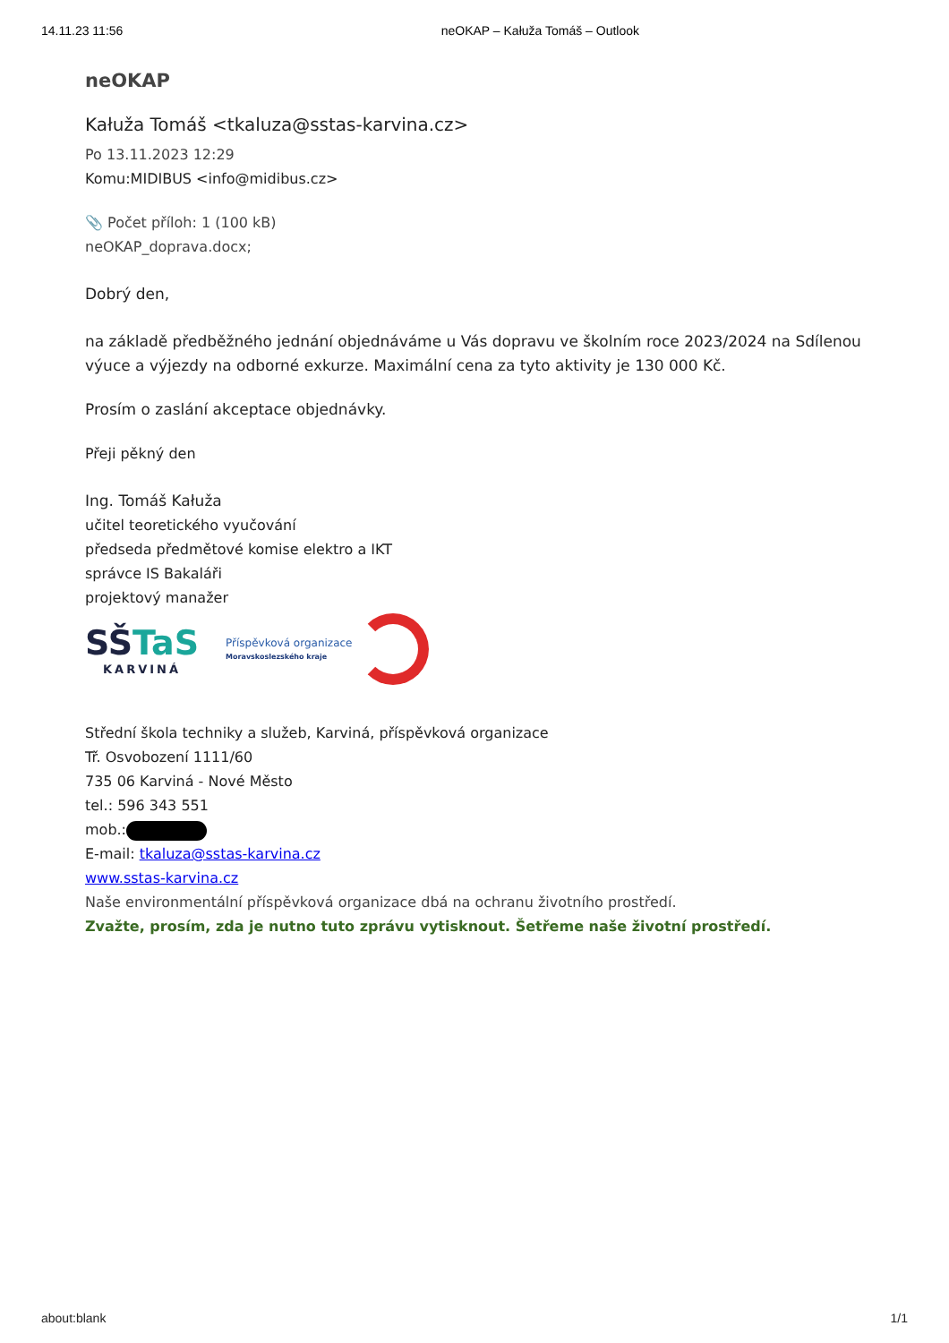14.11.23 11:56 neOKAP – Kałuža Tomáš – Outlook
neOKAP
Kałuža Tomáš <tkaluza@sstas-karvina.cz>
Po 13.11.2023 12:29
Komu:MIDIBUS <info@midibus.cz>
📎 Počet příloh: 1 (100 kB)
neOKAP_doprava.docx;
Dobrý den,
na základě předběžného jednání objednáváme u Vás dopravu ve školním roce 2023/2024 na Sdílenou výuce a výjezdy na odborné exkurze. Maximální cena za tyto aktivity je 130 000 Kč.
Prosím o zaslání akceptace objednávky.
Přeji pěkný den
Ing. Tomáš Kałuža
učitel teoretického vyučování
předseda předmětové komise elektro a IKT
správce IS Bakaláři
projektový manažer
SŠTaS
KARVINÁ
Příspěvková organizace
Moravskoslezského kraje
Střední škola techniky a služeb, Karviná, příspěvková organizace
Tř. Osvobození 1111/60
735 06 Karviná - Nové Město
tel.: 596 343 551
mob.:
E-mail: tkaluza@sstas-karvina.cz
www.sstas-karvina.cz
Naše environmentální příspěvková organizace dbá na ochranu životního prostředí.
Zvažte, prosím, zda je nutno tuto zprávu vytisknout. Šetřeme naše životní prostředí.
about:blank 1/1